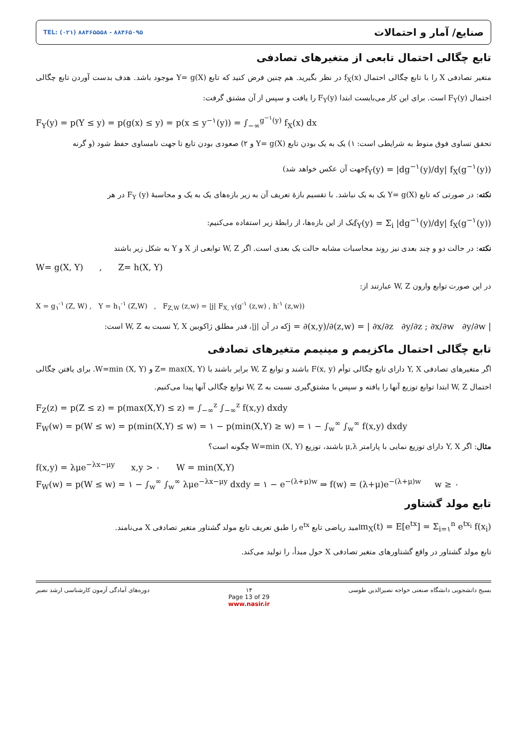TEL: (۰۲۱) ۸۸۴۶۵۵۵۸ - ۸۸۴۶۵۰۹۵
صنایع/ آمار و احتمالات
تابع چگالی احتمال تابعی از متغیرهای تصادفی
متغیر تصادفی X را با تابع چگالی احتمال f<sub>X</sub>(x) در نظر بگیرید. هم چنین فرض کنید که تابع Y= g(X) موجود باشد. هدف بدست آوردن تابع چگالی احتمال F<sub>Y</sub>(y) است. برای این کار می‌بایست ابتدا F<sub>Y</sub>(y) را یافت و سپس از آن مشتق گرفت:
F<sub>Y</sub>(y) = p(Y ≤ y) = p(g(x) ≤ y) = p(x ≤ y<sup>−۱</sup>(y)) = ∫<sub>−∞</sub><sup>g<sup>−۱</sup>(y)</sup> f<sub>X</sub>(x) dx
تحقق تساوی فوق منوط به شرایطی است: ۱) یک به یک بودن تابع Y= g(X) و ۲) صعودی بودن تابع تا جهت نامساوی حفظ شود (و گرنه
جهت آن عکس خواهد شد)
f<sub>Y</sub>(y) = |dg<sup>−۱</sup>(y)/dy| f<sub>X</sub>(g<sup>−۱</sup>(y))
نکته: در صورتی که تابع Y= g(X) یک به یک نباشد. با تقسیم بازهٔ تعریف آن به زیر بازه‌های یک به یک و محاسبهٔ F<sub>Y</sub> (y) در هر
یک از این بازه‌ها، از رابطهٔ زیر استفاده می‌کنیم:
f<sub>Y</sub>(y) = Σ<sub>i</sub> |dg<sup>−۱</sup>(y)/dy| f<sub>X</sub>(g<sup>−۱</sup>(y))
نکته: در حالت دو و چند بعدی نیز روند محاسبات مشابه حالت یک بعدی است. اگر W, Z توابعی از X و Y به شکل زیر باشند
W= g(X, Y) , Z= h(X, Y)
در این صورت توابع وارون W, Z عبارتند از:
X = g<sub>۱</sub><sup>-۱</sup> (Z, W) , Y = h<sub>۱</sub><sup>-۱</sup> (Z,W) , F<sub>Z,W</sub> (z,w) = |j| F<sub>X, Y</sub>(g<sup>-۱</sup> (z,w) , h<sup>-۱</sup> (z,w))
که در آن |j|، قدر مطلق ژاکوبین Y, X نسبت به W, Z است:
j = ∂(x,y)/∂(z,w) = | ∂x/∂z ∂y/∂z ; ∂x/∂w ∂y/∂w |
تابع چگالی احتمال ماکزیمم و مینیمم متغیرهای تصادفی
اگر متغیرهای تصادفی Y, X دارای تابع چگالی توأم F(x, y) باشند و توابع W, Z برابر باشند با Z= max(X, Y) و W=min (X, Y). برای یافتن چگالی احتمال W, Z ابتدا توابع توزیع آنها را یافته و سپس با مشتق‌گیری نسبت به W, Z توابع چگالی آنها پیدا می‌کنیم.
F<sub>Z</sub>(z) = p(Z ≤ z) = p(max(X,Y) ≤ z) = ∫<sub>−∞</sub><sup>z</sup> ∫<sub>−∞</sub><sup>z</sup> f(x,y) dxdy
F<sub>W</sub>(w) = p(W ≤ w) = p(min(X,Y) ≤ w) = ۱ − p(min(X,Y) ≥ w) = ۱ − ∫<sub>w</sub><sup>∞</sup> ∫<sub>w</sub><sup>∞</sup> f(x,y) dxdy
مثال: اگر Y, X دارای توزیع نمایی با پارامتر μ,λ باشند، توزیع W=min (X, Y) چگونه است؟
f(x,y) = λμe<sup>−λx−μy</sup> x,y > ۰ W = min(X,Y)
F<sub>W</sub>(w) = p(W ≤ w) = ۱ − ∫<sub>w</sub><sup>∞</sup> ∫<sub>w</sub><sup>∞</sup> λμe<sup>−λx−μy</sup> dxdy = ۱ − e<sup>−(λ+μ)w</sup> ⇒ f(w) = (λ+μ)e<sup>−(λ+μ)w</sup> w ≥ ۰
تابع مولد گشتاور
امید ریاضی تابع e<sup>tx</sup> را طبق تعریف تابع مولد گشتاور متغیر تصادفی X می‌نامند.
m<sub>X</sub>(t) = E[e<sup>tx</sup>] = Σ<sub>i=۱</sub><sup>n</sup> e<sup>tx<sub>i</sub></sup> f(x<sub>i</sub>)
تابع مولد گشتاور در واقع گشتاورهای متغیر تصادفی X حول مبدأ، را تولید می‌کند.
دوره‌های آمادگی آزمون کارشناسی ارشد نصیر
۱۴
Page 13 of 29
www.nasir.ir
بسیج دانشجویی دانشگاه صنعتی خواجه نصیرالدین طوسی